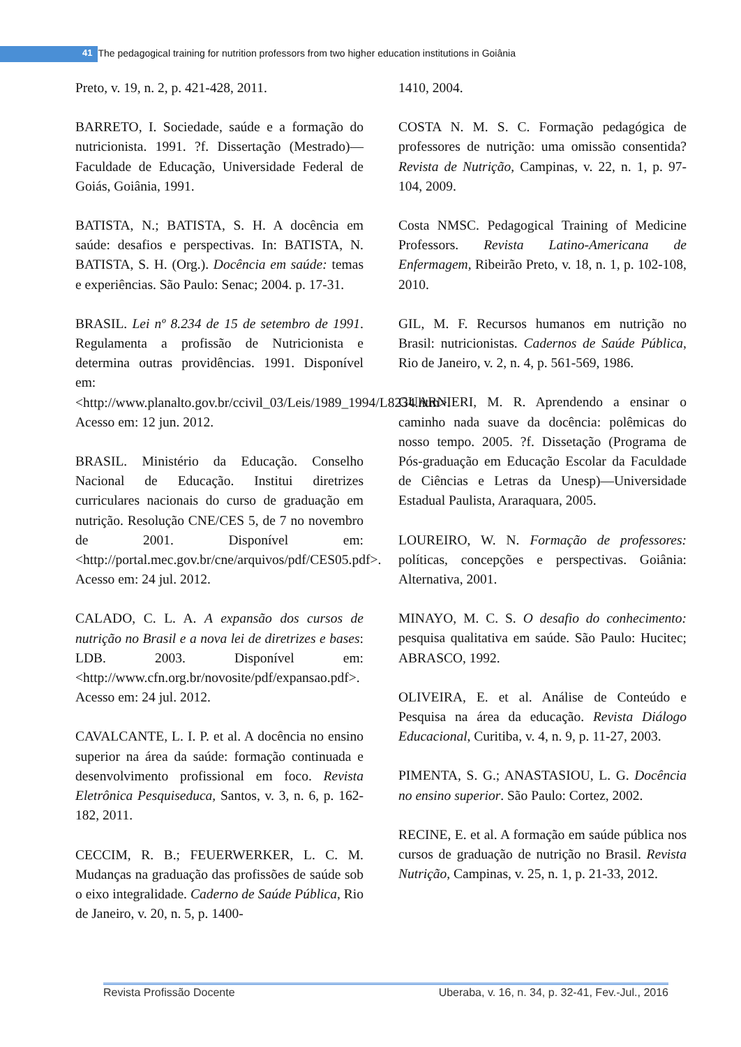41 The pedagogical training for nutrition professors from two higher education institutions in Goiânia
Preto, v. 19, n. 2, p. 421-428, 2011.
BARRETO, I. Sociedade, saúde e a formação do nutricionista. 1991. ?f. Dissertação (Mestrado)—Faculdade de Educação, Universidade Federal de Goiás, Goiânia, 1991.
BATISTA, N.; BATISTA, S. H. A docência em saúde: desafios e perspectivas. In: BATISTA, N. BATISTA, S. H. (Org.). Docência em saúde: temas e experiências. São Paulo: Senac; 2004. p. 17-31.
BRASIL. Lei nº 8.234 de 15 de setembro de 1991. Regulamenta a profissão de Nutricionista e determina outras providências. 1991. Disponível em: <http://www.planalto.gov.br/ccivil_03/Leis/1989_1994/L8234.htm>. Acesso em: 12 jun. 2012.
BRASIL. Ministério da Educação. Conselho Nacional de Educação. Institui diretrizes curriculares nacionais do curso de graduação em nutrição. Resolução CNE/CES 5, de 7 no novembro de 2001. Disponível em: <http://portal.mec.gov.br/cne/arquivos/pdf/CES05.pdf>. Acesso em: 24 jul. 2012.
CALADO, C. L. A. A expansão dos cursos de nutrição no Brasil e a nova lei de diretrizes e bases: LDB. 2003. Disponível em: <http://www.cfn.org.br/novosite/pdf/expansao.pdf>. Acesso em: 24 jul. 2012.
CAVALCANTE, L. I. P. et al. A docência no ensino superior na área da saúde: formação continuada e desenvolvimento profissional em foco. Revista Eletrônica Pesquiseduca, Santos, v. 3, n. 6, p. 162-182, 2011.
CECCIM, R. B.; FEUERWERKER, L. C. M. Mudanças na graduação das profissões de saúde sob o eixo integralidade. Caderno de Saúde Pública, Rio de Janeiro, v. 20, n. 5, p. 1400-
1410, 2004.
COSTA N. M. S. C. Formação pedagógica de professores de nutrição: uma omissão consentida? Revista de Nutrição, Campinas, v. 22, n. 1, p. 97-104, 2009.
Costa NMSC. Pedagogical Training of Medicine Professors. Revista Latino-Americana de Enfermagem, Ribeirão Preto, v. 18, n. 1, p. 102-108, 2010.
GIL, M. F. Recursos humanos em nutrição no Brasil: nutricionistas. Cadernos de Saúde Pública, Rio de Janeiro, v. 2, n. 4, p. 561-569, 1986.
GUARNIERI, M. R. Aprendendo a ensinar o caminho nada suave da docência: polêmicas do nosso tempo. 2005. ?f. Dissetação (Programa de Pós-graduação em Educação Escolar da Faculdade de Ciências e Letras da Unesp)—Universidade Estadual Paulista, Araraquara, 2005.
LOUREIRO, W. N. Formação de professores: políticas, concepções e perspectivas. Goiânia: Alternativa, 2001.
MINAYO, M. C. S. O desafio do conhecimento: pesquisa qualitativa em saúde. São Paulo: Hucitec; ABRASCO, 1992.
OLIVEIRA, E. et al. Análise de Conteúdo e Pesquisa na área da educação. Revista Diálogo Educacional, Curitiba, v. 4, n. 9, p. 11-27, 2003.
PIMENTA, S. G.; ANASTASIOU, L. G. Docência no ensino superior. São Paulo: Cortez, 2002.
RECINE, E. et al. A formação em saúde pública nos cursos de graduação de nutrição no Brasil. Revista Nutrição, Campinas, v. 25, n. 1, p. 21-33, 2012.
Revista Profissão Docente Uberaba, v. 16, n. 34, p. 32-41, Fev.-Jul., 2016